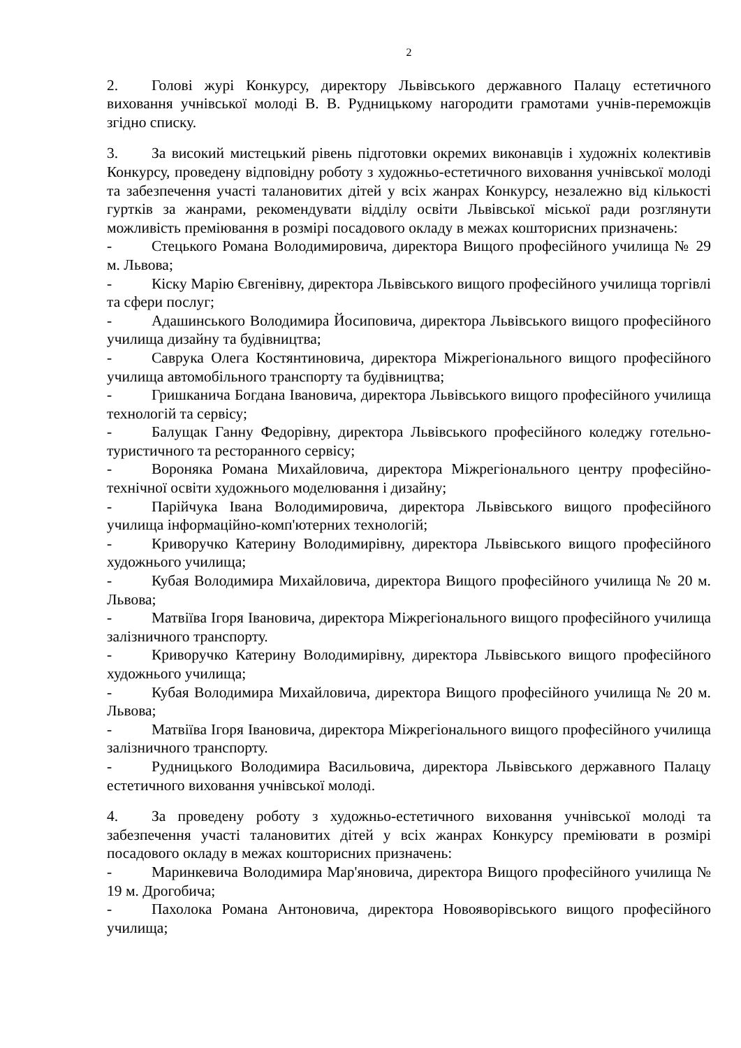2
2. Голові журі Конкурсу, директору Львівського державного Палацу естетичного виховання учнівської молоді В. В. Рудницькому нагородити грамотами учнів-переможців згідно списку.
3. За високий мистецький рівень підготовки окремих виконавців і художніх колективів Конкурсу, проведену відповідну роботу з художньо-естетичного виховання учнівської молоді та забезпечення участі талановитих дітей у всіх жанрах Конкурсу, незалежно від кількості гуртків за жанрами, рекомендувати відділу освіти Львівської міської ради розглянути можливість преміювання в розмірі посадового окладу в межах кошторисних призначень:
- Стецького Романа Володимировича, директора Вищого професійного училища № 29 м. Львова;
- Кіску Марію Євгенівну, директора Львівського вищого професійного училища торгівлі та сфери послуг;
- Адашинського Володимира Йосиповича, директора Львівського вищого професійного училища дизайну та будівництва;
- Саврука Олега Костянтиновича, директора Міжрегіонального вищого професійного училища автомобільного транспорту та будівництва;
- Гришканича Богдана Івановича, директора Львівського вищого професійного училища технологій та сервісу;
- Балущак Ганну Федорівну, директора Львівського професійного коледжу готельно-туристичного та ресторанного сервісу;
- Вороняка Романа Михайловича, директора Міжрегіонального центру професійно-технічної освіти художнього моделювання і дизайну;
- Парійчука Івана Володимировича, директора Львівського вищого професійного училища інформаційно-комп'ютерних технологій;
- Криворучко Катерину Володимирівну, директора Львівського вищого професійного художнього училища;
- Кубая Володимира Михайловича, директора Вищого професійного училища № 20 м. Львова;
- Матвіїва Ігоря Івановича, директора Міжрегіонального вищого професійного училища залізничного транспорту.
- Криворучко Катерину Володимирівну, директора Львівського вищого професійного художнього училища;
- Кубая Володимира Михайловича, директора Вищого професійного училища № 20 м. Львова;
- Матвіїва Ігоря Івановича, директора Міжрегіонального вищого професійного училища залізничного транспорту.
- Рудницького Володимира Васильовича, директора Львівського державного Палацу естетичного виховання учнівської молоді.
4. За проведену роботу з художньо-естетичного виховання учнівської молоді та забезпечення участі талановитих дітей у всіх жанрах Конкурсу преміювати в розмірі посадового окладу в межах кошторисних призначень:
- Маринкевича Володимира Мар'яновича, директора Вищого професійного училища № 19 м. Дрогобича;
- Пахолока Романа Антоновича, директора Новояворівського вищого професійного училища;